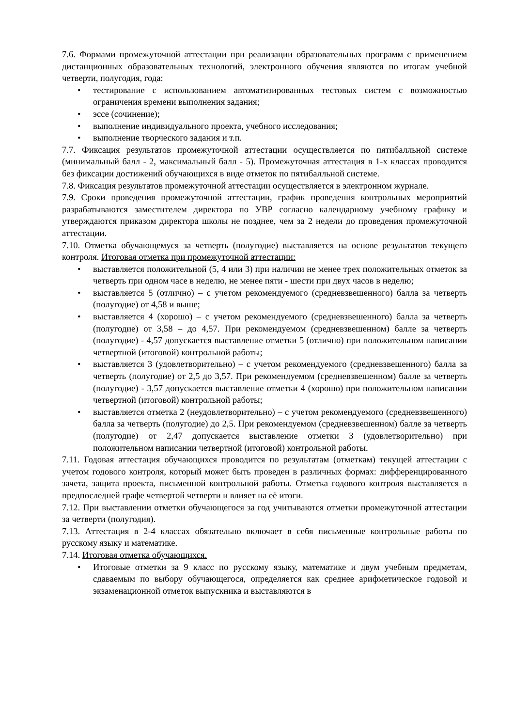7.6. Формами промежуточной аттестации при реализации образовательных программ с применением дистанционных образовательных технологий, электронного обучения являются по итогам учебной четверти, полугодия, года:
• тестирование с использованием автоматизированных тестовых систем с возможностью ограничения времени выполнения задания;
• эссе (сочинение);
• выполнение индивидуального проекта, учебного исследования;
• выполнение творческого задания и т.п.
7.7. Фиксация результатов промежуточной аттестации осуществляется по пятибалльной системе (минимальный балл - 2, максимальный балл - 5). Промежуточная аттестация в 1-х классах проводится без фиксации достижений обучающихся в виде отметок по пятибалльной системе.
7.8. Фиксация результатов промежуточной аттестации осуществляется в электронном журнале.
7.9. Сроки проведения промежуточной аттестации, график проведения контрольных мероприятий разрабатываются заместителем директора по УВР согласно календарному учебному графику и утверждаются приказом директора школы не позднее, чем за 2 недели до проведения промежуточной аттестации.
7.10. Отметка обучающемуся за четверть (полугодие) выставляется на основе результатов текущего контроля. Итоговая отметка при промежуточной аттестации:
• выставляется положительной (5, 4 или 3) при наличии не менее трех положительных отметок за четверть при одном часе в неделю, не менее пяти - шести при двух часов в неделю;
• выставляется 5 (отлично) – с учетом рекомендуемого (средневзвешенного) балла за четверть (полугодие) от 4,58 и выше;
• выставляется 4 (хорошо) – с учетом рекомендуемого (средневзвешенного) балла за четверть (полугодие) от 3,58 – до 4,57. При рекомендуемом (средневзвешенном) балле за четверть (полугодие) - 4,57 допускается выставление отметки 5 (отлично) при положительном написании четвертной (итоговой) контрольной работы;
• выставляется 3 (удовлетворительно) – с учетом рекомендуемого (средневзвешенного) балла за четверть (полугодие) от 2,5 до 3,57. При рекомендуемом (средневзвешенном) балле за четверть (полугодие) - 3,57 допускается выставление отметки 4 (хорошо) при положительном написании четвертной (итоговой) контрольной работы;
• выставляется отметка 2 (неудовлетворительно) – с учетом рекомендуемого (средневзвешенного) балла за четверть (полугодие) до 2,5. При рекомендуемом (средневзвешенном) балле за четверть (полугодие) от 2,47 допускается выставление отметки 3 (удовлетворительно) при положительном написании четвертной (итоговой) контрольной работы.
7.11. Годовая аттестация обучающихся проводится по результатам (отметкам) текущей аттестации с учетом годового контроля, который может быть проведен в различных формах: дифференцированного зачета, защита проекта, письменной контрольной работы. Отметка годового контроля выставляется в предпоследней графе четвертой четверти и влияет на её итоги.
7.12. При выставлении отметки обучающегося за год учитываются отметки промежуточной аттестации за четверти (полугодия).
7.13. Аттестация в 2-4 классах обязательно включает в себя письменные контрольные работы по русскому языку и математике.
7.14. Итоговая отметка обучающихся.
• Итоговые отметки за 9 класс по русскому языку, математике и двум учебным предметам, сдаваемым по выбору обучающегося, определяется как среднее арифметическое годовой и экзаменационной отметок выпускника и выставляются в